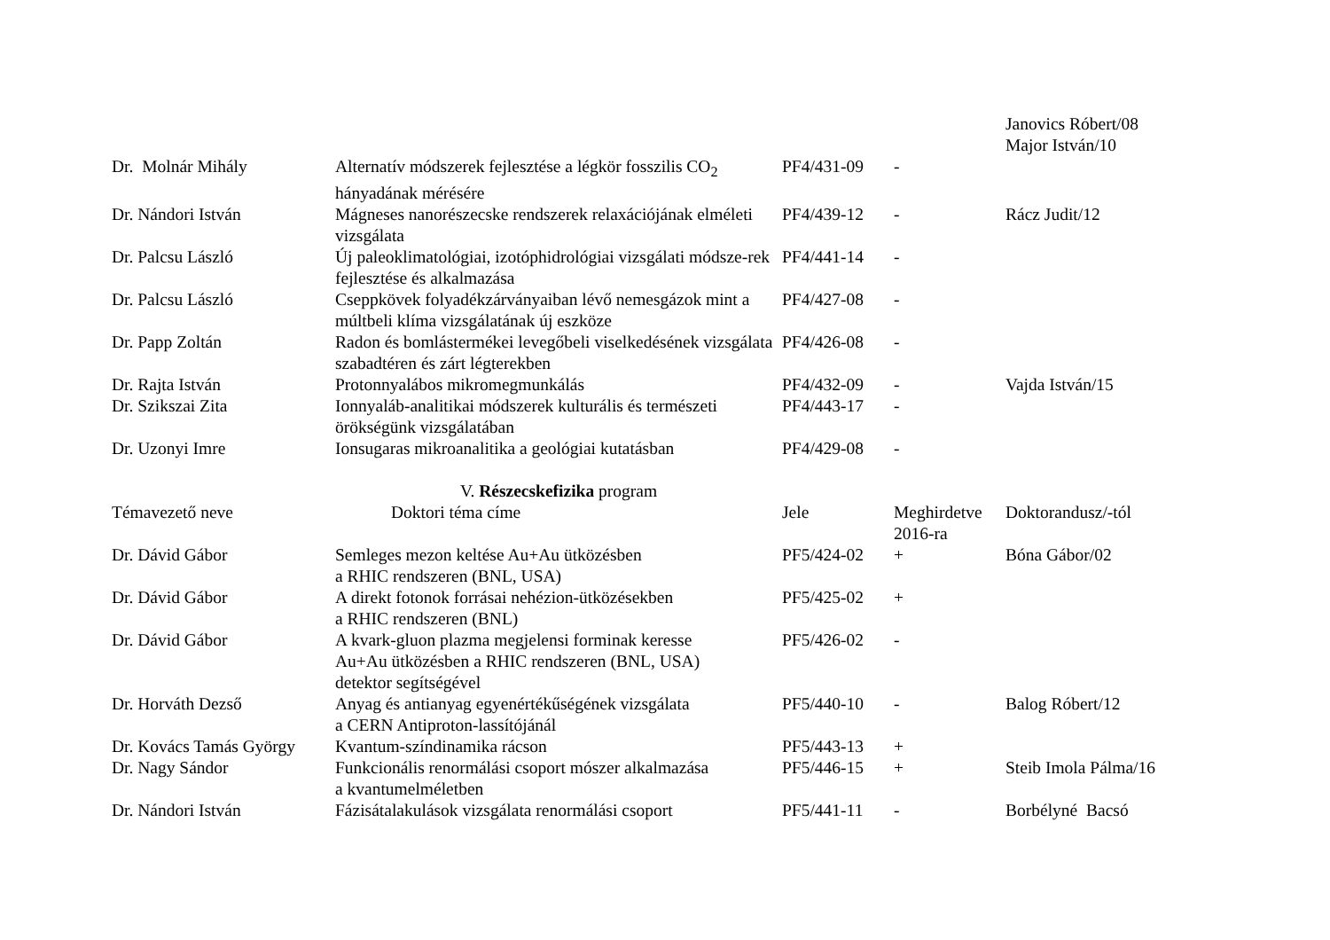| | | | | Janovics Róbert/08 Major István/10 |
| Dr. Molnár Mihály | Alternatív módszerek fejlesztése a légkör fosszilis CO<sub>2</sub> hányadának mérésére | PF4/431-09 | - | |
| Dr. Nándori István | Mágneses nanorészecske rendszerek relaxációjának elméleti vizsgálata | PF4/439-12 | - | Rácz Judit/12 |
| Dr. Palcsu László | Új paleoklimatológiai, izotóphidrológiai vizsgálati módsze-rek fejlesztése és alkalmazása | PF4/441-14 | - | |
| Dr. Palcsu László | Cseppkövek folyadékzárványaiban lévő nemesgázok mint a múltbeli klíma vizsgálatának új eszköze | PF4/427-08 | - | |
| Dr. Papp Zoltán | Radon és bomlástermékei levegőbeli viselkedésének vizsgálata szabadtéren és zárt légterekben | PF4/426-08 | - | |
| Dr. Rajta István | Protonnyalábos mikromegmunkálás | PF4/432-09 | - | Vajda István/15 |
| Dr. Szikszai Zita | Ionnyaláb-analitikai módszerek kulturális és természeti örökségünk vizsgálatában | PF4/443-17 | - | |
| Dr. Uzonyi Imre | Ionsugaras mikroanalitika a geológiai kutatásban | PF4/429-08 | - | |
V. Részecskefizika program
| Témavezető neve | Doktori téma címe | Jele | Meghirdetve 2016-ra | Doktorandusz/-tól |
| --- | --- | --- | --- | --- |
| Dr. Dávid Gábor | Semleges mezon keltése Au+Au ütközésben a RHIC rendszeren (BNL, USA) | PF5/424-02 | + | Bóna Gábor/02 |
| Dr. Dávid Gábor | A direkt fotonok forrásai nehézion-ütközésekben a RHIC rendszeren (BNL) | PF5/425-02 | + | |
| Dr. Dávid Gábor | A kvark-gluon plazma megjelensi forminak keresse Au+Au ütközésben a RHIC rendszeren (BNL, USA) detektor segítségével | PF5/426-02 | - | |
| Dr. Horváth Dezső | Anyag és antianyag egyenértékűségének vizsgálata a CERN Antiproton-lassítójánál | PF5/440-10 | - | Balog Róbert/12 |
| Dr. Kovács Tamás György | Kvantum-színdinamika rácson | PF5/443-13 | + | |
| Dr. Nagy Sándor | Funkcionális renormálási csoport mószer alkalmazása a kvantumelméletben | PF5/446-15 | + | Steib Imola Pálma/16 |
| Dr. Nándori István | Fázisátalakulások vizsgálata renormálási csoport | PF5/441-11 | - | Borbélyné Bacsó |